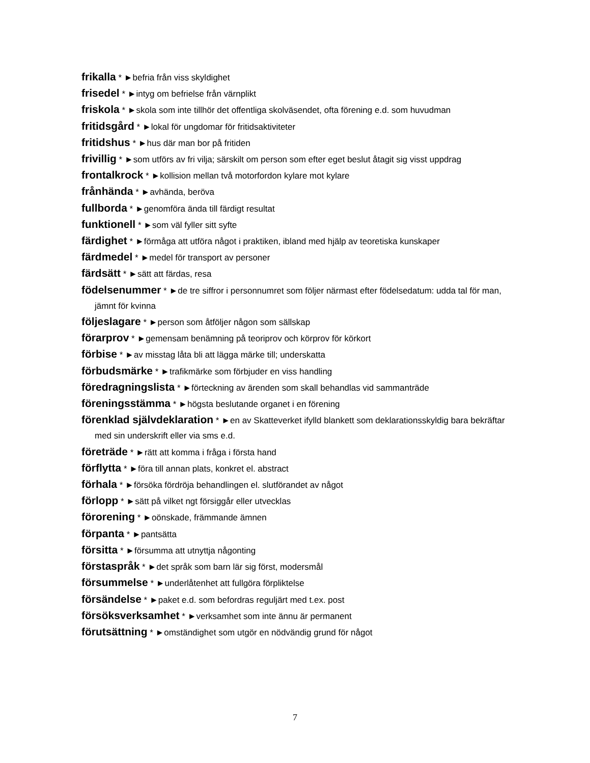frikalla * ►befria från viss skyldighet
frisedel * ►intyg om befrielse från värnplikt
friskola * ►skola som inte tillhör det offentliga skolväsendet, ofta förening e.d. som huvudman
fritidsgård * ►lokal för ungdomar för fritidsaktiviteter
fritidshus * ►hus där man bor på fritiden
frivillig * ►som utförs av fri vilja; särskilt om person som efter eget beslut åtagit sig visst uppdrag
frontalkrock * ►kollision mellan två motorfordon kylare mot kylare
frånhända * ►avhända, beröva
fullborda * ►genomföra ända till färdigt resultat
funktionell * ►som väl fyller sitt syfte
färdighet * ►förmåga att utföra något i praktiken, ibland med hjälp av teoretiska kunskaper
färdmedel * ►medel för transport av personer
färdsätt * ►sätt att färdas, resa
födelsenummer * ►de tre siffror i personnumret som följer närmast efter födelsedatum: udda tal för man, jämnt för kvinna
följeslagare * ►person som åtföljer någon som sällskap
förarprov * ►gemensam benämning på teoriprov och körprov för körkort
förbise * ►av misstag låta bli att lägga märke till; underskatta
förbudsmärke * ►trafikmärke som förbjuder en viss handling
föredragningslista * ►förteckning av ärenden som skall behandlas vid sammanträde
föreningsstämma * ►högsta beslutande organet i en förening
förenklad självdeklaration * ►en av Skatteverket ifylld blankett som deklarationsskyldig bara bekräftar med sin underskrift eller via sms e.d.
företräde * ►rätt att komma i fråga i första hand
förflytta * ►föra till annan plats, konkret el. abstract
förhala * ►försöka fördröja behandlingen el. slutförandet av något
förlopp * ►sätt på vilket ngt försiggår eller utvecklas
förorening * ►oönskade, främmande ämnen
förpanta * ►pantsätta
försitta * ►försumma att utnyttja någonting
förstaspråk * ►det språk som barn lär sig först, modersmål
försummelse * ►underlåtenhet att fullgöra förpliktelse
försändelse * ►paket e.d. som befordras reguljärt med t.ex. post
försöksverksamhet * ►verksamhet som inte ännu är permanent
förutsättning * ►omständighet som utgör en nödvändig grund för något
7